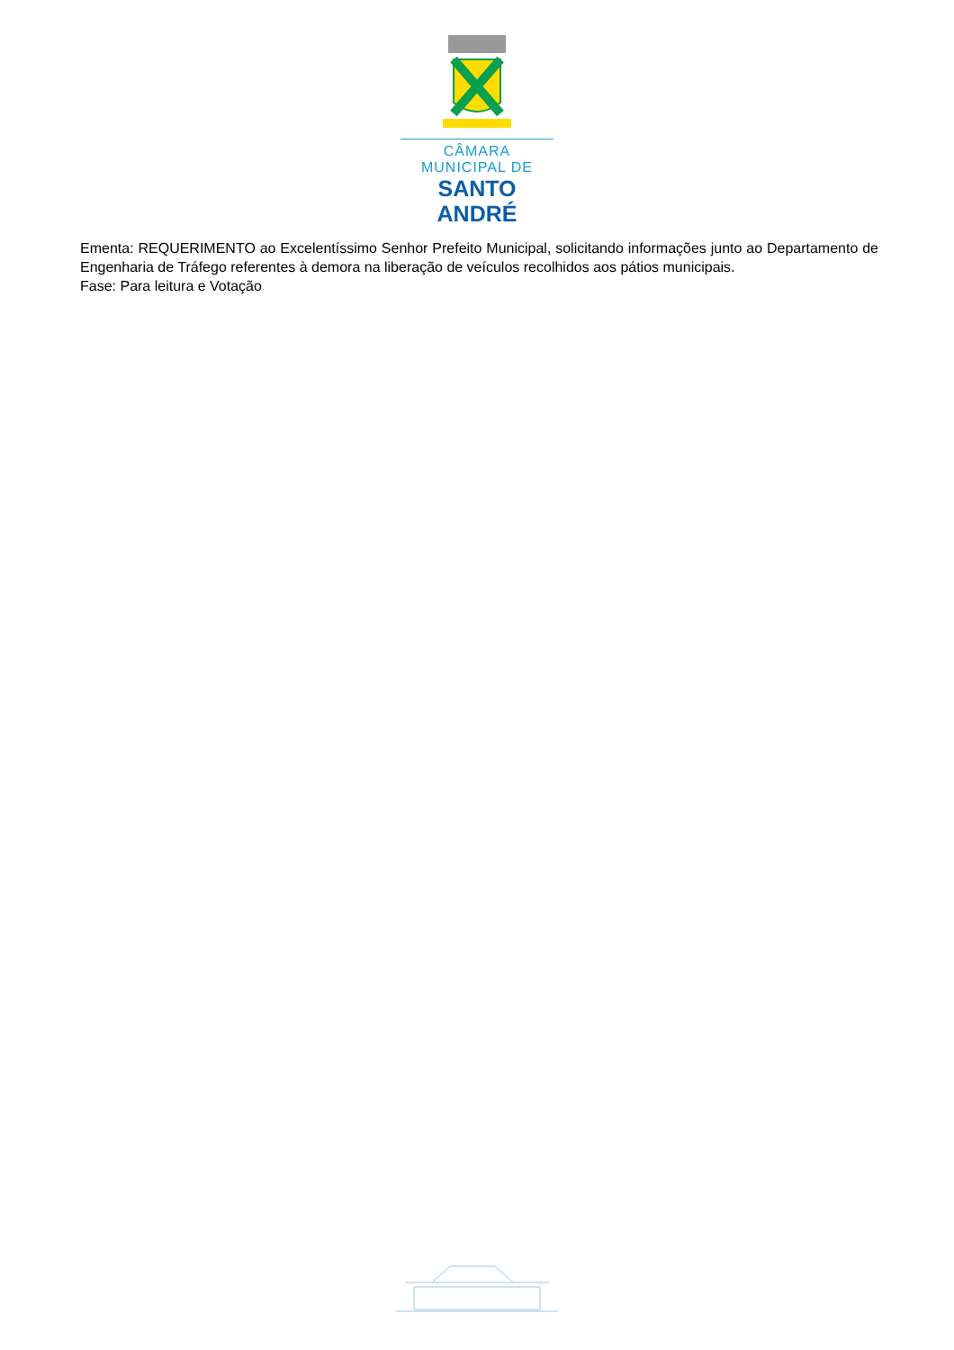CÂMARA MUNICIPAL DE
SANTO ANDRÉ
Ementa: REQUERIMENTO ao Excelentíssimo Senhor Prefeito Municipal, solicitando informações junto ao Departamento de Engenharia de Tráfego referentes à demora na liberação de veículos recolhidos aos pátios municipais.
Fase: Para leitura e Votação